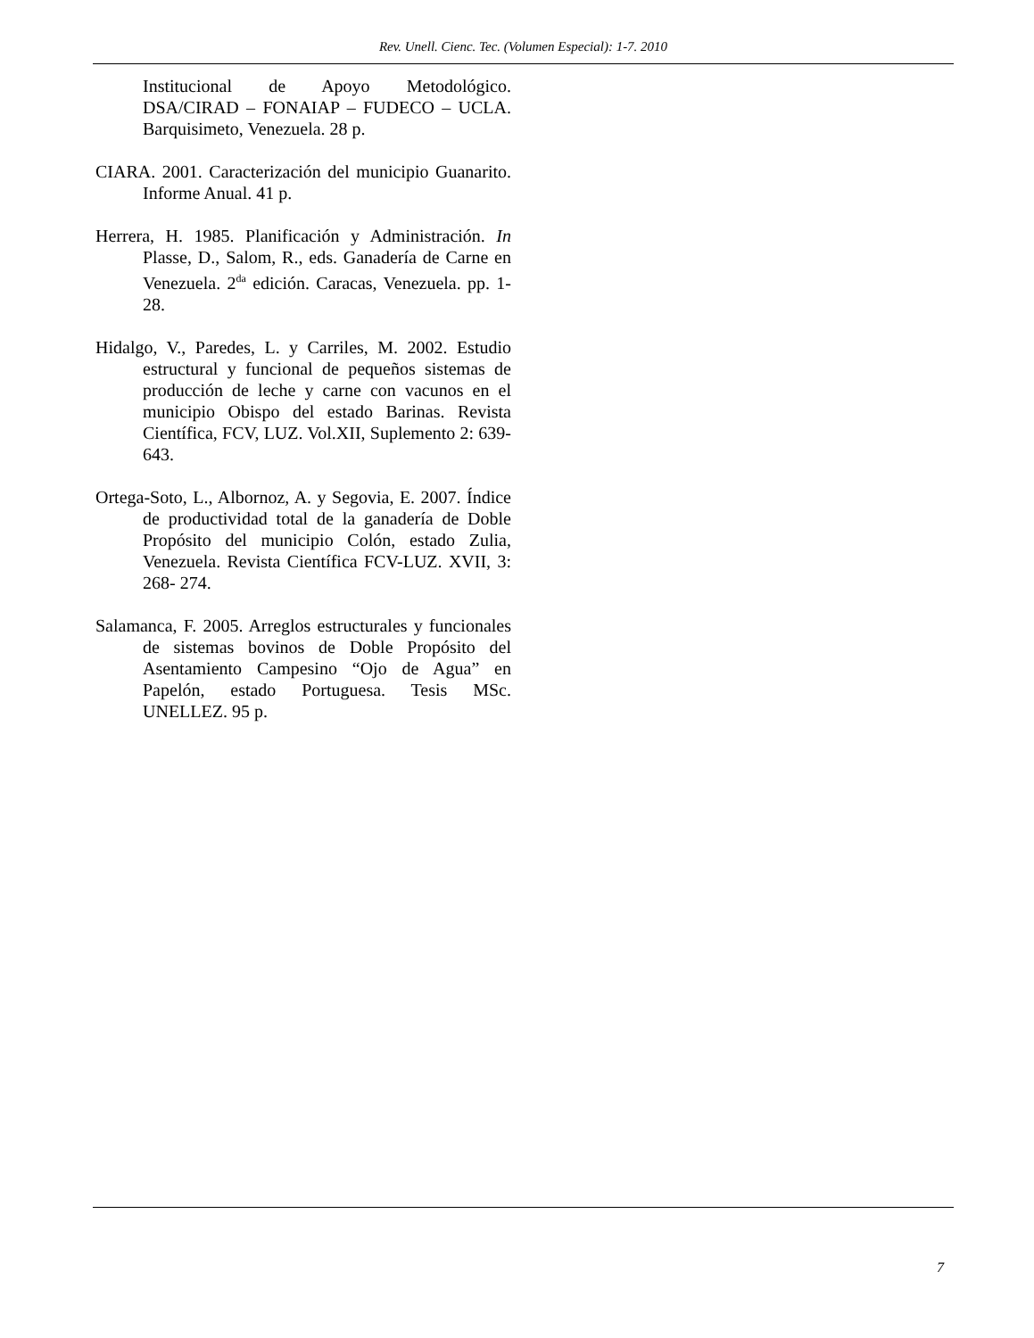Rev. Unell. Cienc. Tec. (Volumen Especial): 1-7. 2010
Institucional de Apoyo Metodológico. DSA/CIRAD – FONAIAP – FUDECO – UCLA. Barquisimeto, Venezuela. 28 p.
CIARA. 2001. Caracterización del municipio Guanarito. Informe Anual. 41 p.
Herrera, H. 1985. Planificación y Administración. In Plasse, D., Salom, R., eds. Ganadería de Carne en Venezuela. 2<sup>da</sup> edición. Caracas, Venezuela. pp. 1-28.
Hidalgo, V., Paredes, L. y Carriles, M. 2002. Estudio estructural y funcional de pequeños sistemas de producción de leche y carne con vacunos en el municipio Obispo del estado Barinas. Revista Científica, FCV, LUZ. Vol.XII, Suplemento 2: 639-643.
Ortega-Soto, L., Albornoz, A. y Segovia, E. 2007. Índice de productividad total de la ganadería de Doble Propósito del municipio Colón, estado Zulia, Venezuela. Revista Científica FCV-LUZ. XVII, 3: 268- 274.
Salamanca, F. 2005. Arreglos estructurales y funcionales de sistemas bovinos de Doble Propósito del Asentamiento Campesino “Ojo de Agua” en Papelón, estado Portuguesa. Tesis MSc. UNELLEZ. 95 p.
7